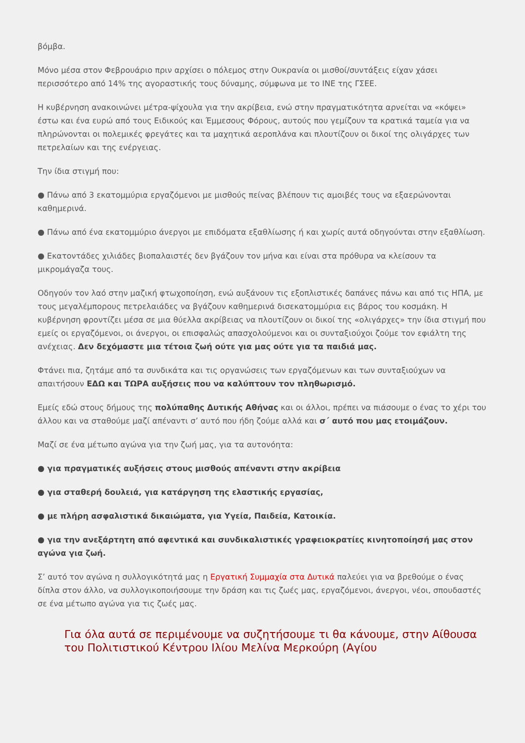βόμβα.
Μόνο μέσα στον Φεβρουάριο πριν αρχίσει ο πόλεμος στην Ουκρανία οι μισθοί/συντάξεις είχαν χάσει περισσότερο από 14% της αγοραστικής τους δύναμης, σύμφωνα με το ΙΝΕ της ΓΣΕΕ.
Η κυβέρνηση ανακοινώνει μέτρα-ψίχουλα για την ακρίβεια, ενώ στην πραγματικότητα αρνείται να «κόψει» έστω και ένα ευρώ από τους Ειδικούς και Έμμεσους Φόρους, αυτούς που γεμίζουν τα κρατικά ταμεία για να πληρώνονται οι πολεμικές φρεγάτες και τα μαχητικά αεροπλάνα και πλουτίζουν οι δικοί της ολιγάρχες των πετρελαίων και της ενέργειας.
Την ίδια στιγμή που:
● Πάνω από 3 εκατομμύρια εργαζόμενοι με μισθούς πείνας βλέπουν τις αμοιβές τους να εξαερώνονται καθημερινά.
● Πάνω από ένα εκατομμύριο άνεργοι με επιδόματα εξαθλίωσης ή και χωρίς αυτά οδηγούνται στην εξαθλίωση.
● Εκατοντάδες χιλιάδες βιοπαλαιστές δεν βγάζουν τον μήνα και είναι στα πρόθυρα να κλείσουν τα μικρομάγαζα τους.
Οδηγούν τον λαό στην μαζική φτωχοποίηση, ενώ αυξάνουν τις εξοπλιστικές δαπάνες πάνω και από τις ΗΠΑ, με τους μεγαλέμπορους πετρελαιάδες να βγάζουν καθημερινά δισεκατομμύρια εις βάρος του κοσμάκη. Η κυβέρνηση φροντίζει μέσα σε μια θύελλα ακρίβειας να πλουτίζουν οι δικοί της «ολιγάρχες» την ίδια στιγμή που εμείς οι εργαζόμενοι, οι άνεργοι, οι επισφαλώς απασχολούμενοι και οι συνταξιούχοι ζούμε τον εφιάλτη της ανέχειας. Δεν δεχόμαστε μια τέτοια ζωή ούτε για μας ούτε για τα παιδιά μας.
Φτάνει πια, ζητάμε από τα συνδικάτα και τις οργανώσεις των εργαζόμενων και των συνταξιούχων να απαιτήσουν ΕΔΩ και ΤΩΡΑ αυξήσεις που να καλύπτουν τον πληθωρισμό.
Εμείς εδώ στους δήμους της πολύπαθης Δυτικής Αθήνας και οι άλλοι, πρέπει να πιάσουμε ο ένας το χέρι του άλλου και να σταθούμε μαζί απέναντι σ’ αυτό που ήδη ζούμε αλλά και σ΄ αυτό που μας ετοιμάζουν.
Μαζί σε ένα μέτωπο αγώνα για την ζωή μας, για τα αυτονόητα:
● για πραγματικές αυξήσεις στους μισθούς απέναντι στην ακρίβεια
● για σταθερή δουλειά, για κατάργηση της ελαστικής εργασίας,
● με πλήρη ασφαλιστικά δικαιώματα, για Υγεία, Παιδεία, Κατοικία.
● για την ανεξάρτητη από αφεντικά και συνδικαλιστικές γραφειοκρατίες κινητοποίησή μας στον αγώνα για ζωή.
Σ’ αυτό τον αγώνα η συλλογικότητά μας η Εργατική Συμμαχία στα Δυτικά παλεύει για να βρεθούμε ο ένας δίπλα στον άλλο, να συλλογικοποιήσουμε την δράση και τις ζωές μας, εργαζόμενοι, άνεργοι, νέοι, σπουδαστές σε ένα μέτωπο αγώνα για τις ζωές μας.
Για όλα αυτά σε περιμένουμε να συζητήσουμε τι θα κάνουμε, στην Αίθουσα του Πολιτιστικού Κέντρου Ιλίου Μελίνα Μερκούρη (Αγίου